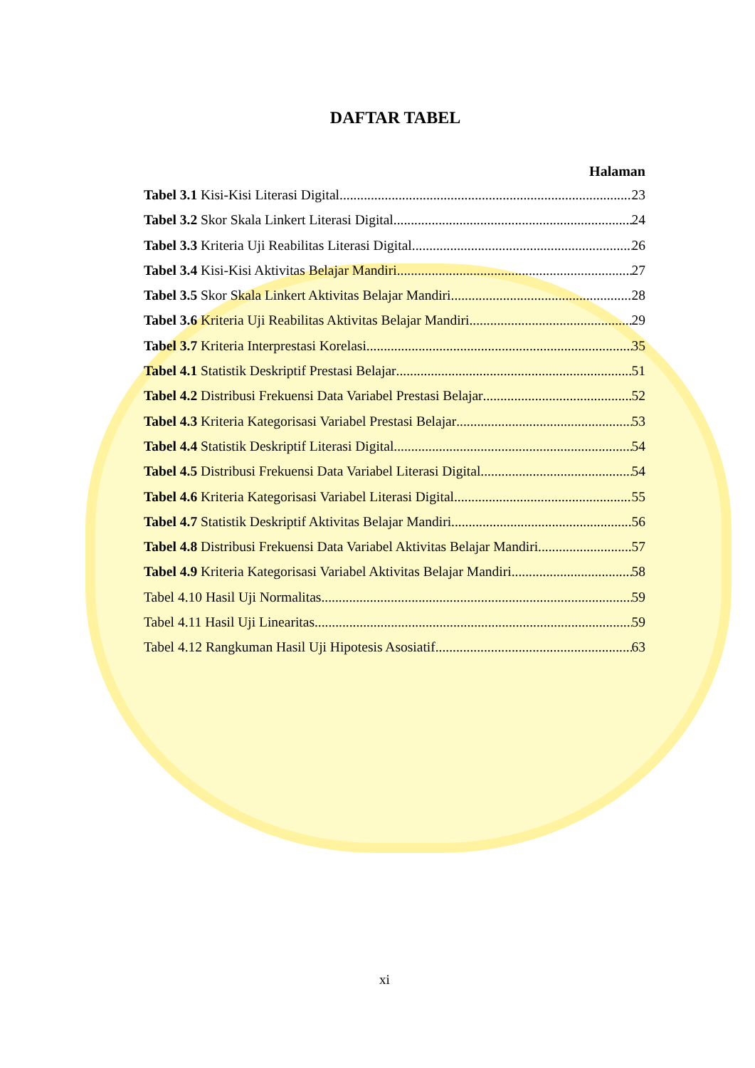DAFTAR TABEL
Halaman
Tabel 3.1 Kisi-Kisi Literasi Digital 23
Tabel 3.2 Skor Skala Linkert Literasi Digital 24
Tabel 3.3 Kriteria Uji Reabilitas Literasi Digital 26
Tabel 3.4 Kisi-Kisi Aktivitas Belajar Mandiri 27
Tabel 3.5 Skor Skala Linkert Aktivitas Belajar Mandiri 28
Tabel 3.6 Kriteria Uji Reabilitas Aktivitas Belajar Mandiri 29
Tabel 3.7 Kriteria Interprestasi Korelasi 35
Tabel 4.1 Statistik Deskriptif Prestasi Belajar 51
Tabel 4.2 Distribusi Frekuensi Data Variabel Prestasi Belajar 52
Tabel 4.3 Kriteria Kategorisasi Variabel Prestasi Belajar 53
Tabel 4.4 Statistik Deskriptif Literasi Digital 54
Tabel 4.5 Distribusi Frekuensi Data Variabel Literasi Digital 54
Tabel 4.6 Kriteria Kategorisasi Variabel Literasi Digital 55
Tabel 4.7 Statistik Deskriptif Aktivitas Belajar Mandiri 56
Tabel 4.8 Distribusi Frekuensi Data Variabel Aktivitas Belajar Mandiri 57
Tabel 4.9 Kriteria Kategorisasi Variabel Aktivitas Belajar Mandiri 58
Tabel 4.10 Hasil Uji Normalitas 59
Tabel 4.11 Hasil Uji Linearitas 59
Tabel 4.12 Rangkuman Hasil Uji Hipotesis Asosiatif 63
xi